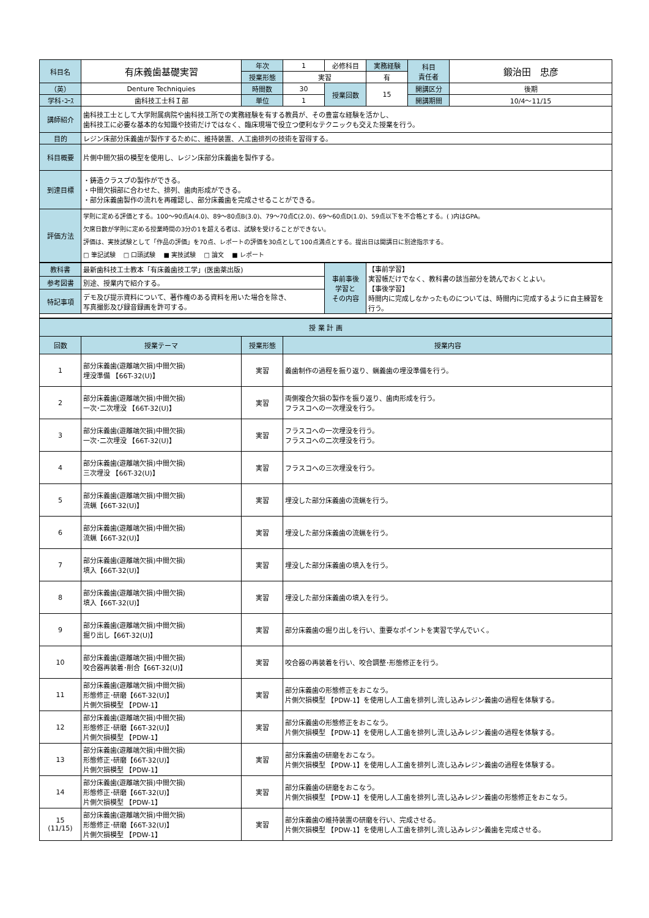| 科目名 | 有床義歯基礎実習 | 年次 | 1 | 必修科目 | 実務経験 | 科目 責任者 | 鍛治田 忠彦 |
| | | 授業形態 | 実習 | | 有 | | |
| （英） | Denture Techniquies | 時間数 | 30 | 授業回数 | 15 | 開講区分 | 後期 |
| 学科･ｺｰｽ | 歯科技工士科Ｉ部 | 単位 | 1 | | | 開講期間 | 10/4～11/15 |
| 講師紹介 | 歯科技工士として大学附属病院や歯科技工所での実務経験を有する教員が、その豊富な経験を活かし、 歯科技工に必要な基本的な知識や技術だけではなく、臨床現場で役立つ便利なテクニックも交えた授業を行う。 | | | | | | |
| 目的 | レジン床部分床義歯が製作するために、維持装置、人工歯排列の技術を習得する。 | | | | | | |
| 科目概要 | 片側中間欠損の模型を使用し、レジン床部分床義歯を製作する。 | | | | | | |
| 到達目標 | ・鋳造クラスプの製作ができる。 ・中間欠損部に合わせた、排列、歯肉形成ができる。 ・部分床義歯製作の流れを再確認し、部分床義歯を完成させることができる。 | | | | | | |
| 評価方法 | 学則に定める評価とする。100～90点A(4.0)、89～80点B(3.0)、79～70点C(2.0)、69～60点D(1.0)、59点以下を不合格とする。( )内はGPA。 欠席日数が学則に定める授業時間の3分の1を超える者は、試験を受けることができない。 評価は、実技試験として「作品の評価」を70点、レポートの評価を30点として100点満点とする。提出日は開講日に別途指示する。 □ 筆記試験 □ 口頭試験 ■ 実技試験 □ 論文 ■ レポート | | | | | | |
| 教科書 | 最新歯科技工士教本「有床義歯技工学」(医歯薬出版) | 事前事後 学習と その内容 | 【事前学習】 実習帳だけでなく、教科書の該当部分を読んでおくとよい。 【事後学習】 時間内に完成しなかったものについては、時間内に完成するように自主練習を行う。 |
| 参考図書 | 別途、授業内で紹介する。 | | |
| 特記事項 | デモ及び提示資料について、著作権のある資料を用いた場合を除き、 写真撮影及び録音録画を許可する。 | | |
| 授 業 計 画 | | | |
| --- | --- | --- | --- |
| 回数 | 授業テーマ | 授業形態 | 授業内容 |
| 1 | 部分床義歯(遊離端欠損)中間欠損) 埋没準備 【66T-32(U)】 | 実習 | 義歯制作の過程を振り返り、蝋義歯の埋没準備を行う。 |
| 2 | 部分床義歯(遊離端欠損)中間欠損) 一次･二次埋没 【66T-32(U)】 | 実習 | 両側複合欠損の製作を振り返り、歯肉形成を行う。 フラスコへの一次埋没を行う。 |
| 3 | 部分床義歯(遊離端欠損)中間欠損) 一次･二次埋没 【66T-32(U)】 | 実習 | フラスコへの一次埋没を行う。 フラスコへの二次埋没を行う。 |
| 4 | 部分床義歯(遊離端欠損)中間欠損) 三次埋没 【66T-32(U)】 | 実習 | フラスコへの三次埋没を行う。 |
| 5 | 部分床義歯(遊離端欠損)中間欠損) 流蝋【66T-32(U)】 | 実習 | 埋没した部分床義歯の流蝋を行う。 |
| 6 | 部分床義歯(遊離端欠損)中間欠損) 流蝋【66T-32(U)】 | 実習 | 埋没した部分床義歯の流蝋を行う。 |
| 7 | 部分床義歯(遊離端欠損)中間欠損) 填入【66T-32(U)】 | 実習 | 埋没した部分床義歯の填入を行う。 |
| 8 | 部分床義歯(遊離端欠損)中間欠損) 填入【66T-32(U)】 | 実習 | 埋没した部分床義歯の填入を行う。 |
| 9 | 部分床義歯(遊離端欠損)中間欠損) 掘り出し【66T-32(U)】 | 実習 | 部分床義歯の掘り出しを行い、重要なポイントを実習で学んでいく。 |
| 10 | 部分床義歯(遊離端欠損)中間欠損) 咬合器再装着･削合【66T-32(U)】 | 実習 | 咬合器の再装着を行い、咬合調整･形態修正を行う。 |
| 11 | 部分床義歯(遊離端欠損)中間欠損) 形態修正･研磨【66T-32(U)】 片側欠損模型 【PDW-1】 | 実習 | 部分床義歯の形態修正をおこなう。 片側欠損模型 【PDW-1】を使用し人工歯を排列し流し込みレジン義歯の過程を体験する。 |
| 12 | 部分床義歯(遊離端欠損)中間欠損) 形態修正･研磨【66T-32(U)】 片側欠損模型 【PDW-1】 | 実習 | 部分床義歯の形態修正をおこなう。 片側欠損模型 【PDW-1】を使用し人工歯を排列し流し込みレジン義歯の過程を体験する。 |
| 13 | 部分床義歯(遊離端欠損)中間欠損) 形態修正･研磨【66T-32(U)】 片側欠損模型 【PDW-1】 | 実習 | 部分床義歯の研磨をおこなう。 片側欠損模型 【PDW-1】を使用し人工歯を排列し流し込みレジン義歯の過程を体験する。 |
| 14 | 部分床義歯(遊離端欠損)中間欠損) 形態修正･研磨【66T-32(U)】 片側欠損模型 【PDW-1】 | 実習 | 部分床義歯の研磨をおこなう。 片側欠損模型 【PDW-1】を使用し人工歯を排列し流し込みレジン義歯の形態修正をおこなう。 |
| 15 (11/15) | 部分床義歯(遊離端欠損)中間欠損) 形態修正･研磨【66T-32(U)】 片側欠損模型 【PDW-1】 | 実習 | 部分床義歯の維持装置の研磨を行い、完成させる。 片側欠損模型 【PDW-1】を使用し人工歯を排列し流し込みレジン義歯を完成させる。 |